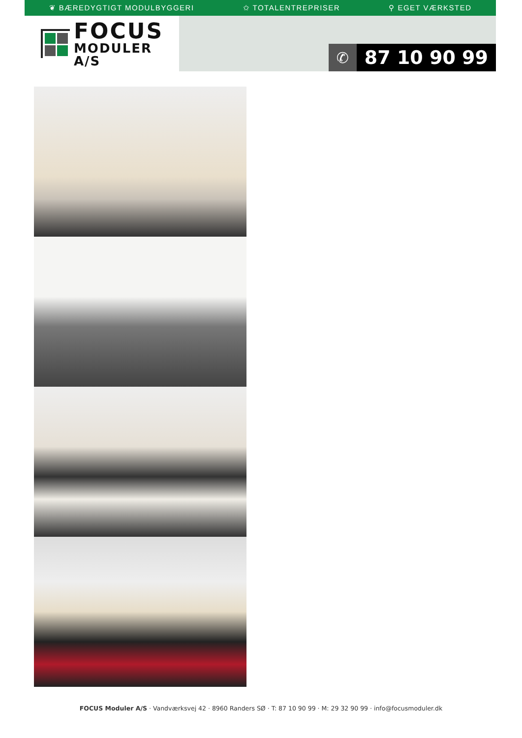❦ BÆREDYGTIGT MODULBYGGERI ✩ TOTALENTREPRISER ⚲ EGET VÆRKSTED
FOCUS
MODULER A/S
✆
87 10 90 99
FOCUS Moduler A/S · Vandværksvej 42 · 8960 Randers SØ · T: 87 10 90 99 · M: 29 32 90 99 · info@focusmoduler.dk